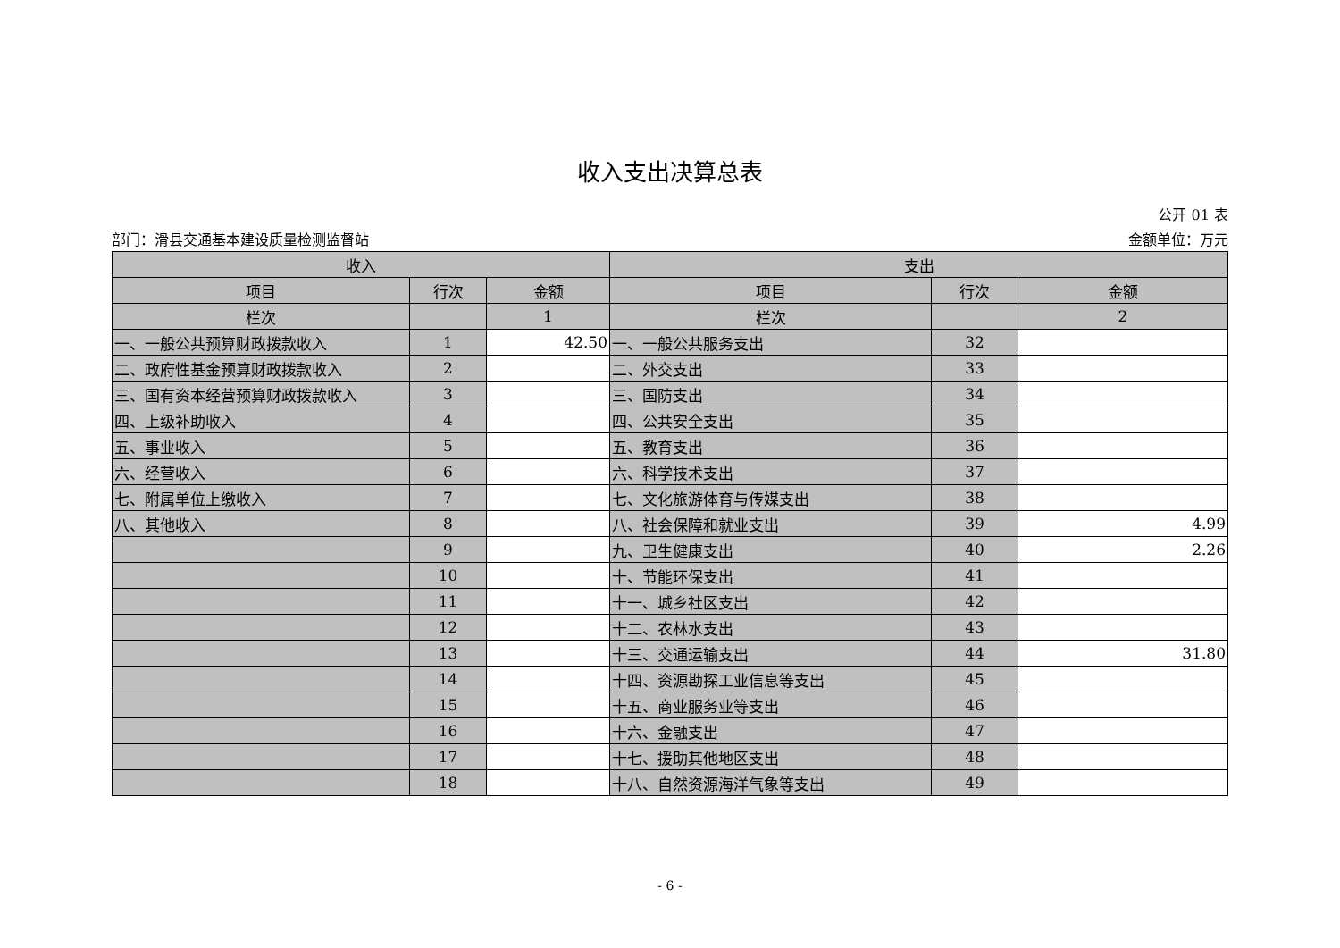收入支出决算总表
公开 01 表
部门：滑县交通基本建设质量检测监督站 金额单位：万元
| 收入 | | | 支出 | | |
| --- | --- | --- | --- | --- | --- |
| 项目 | 行次 | 金额 | 项目 | 行次 | 金额 |
| 栏次 | | 1 | 栏次 | | 2 |
| 一、一般公共预算财政拨款收入 | 1 | 42.50 | 一、一般公共服务支出 | 32 | |
| 二、政府性基金预算财政拨款收入 | 2 | | 二、外交支出 | 33 | |
| 三、国有资本经营预算财政拨款收入 | 3 | | 三、国防支出 | 34 | |
| 四、上级补助收入 | 4 | | 四、公共安全支出 | 35 | |
| 五、事业收入 | 5 | | 五、教育支出 | 36 | |
| 六、经营收入 | 6 | | 六、科学技术支出 | 37 | |
| 七、附属单位上缴收入 | 7 | | 七、文化旅游体育与传媒支出 | 38 | |
| 八、其他收入 | 8 | | 八、社会保障和就业支出 | 39 | 4.99 |
| | 9 | | 九、卫生健康支出 | 40 | 2.26 |
| | 10 | | 十、节能环保支出 | 41 | |
| | 11 | | 十一、城乡社区支出 | 42 | |
| | 12 | | 十二、农林水支出 | 43 | |
| | 13 | | 十三、交通运输支出 | 44 | 31.80 |
| | 14 | | 十四、资源勘探工业信息等支出 | 45 | |
| | 15 | | 十五、商业服务业等支出 | 46 | |
| | 16 | | 十六、金融支出 | 47 | |
| | 17 | | 十七、援助其他地区支出 | 48 | |
| | 18 | | 十八、自然资源海洋气象等支出 | 49 | |
- 6 -